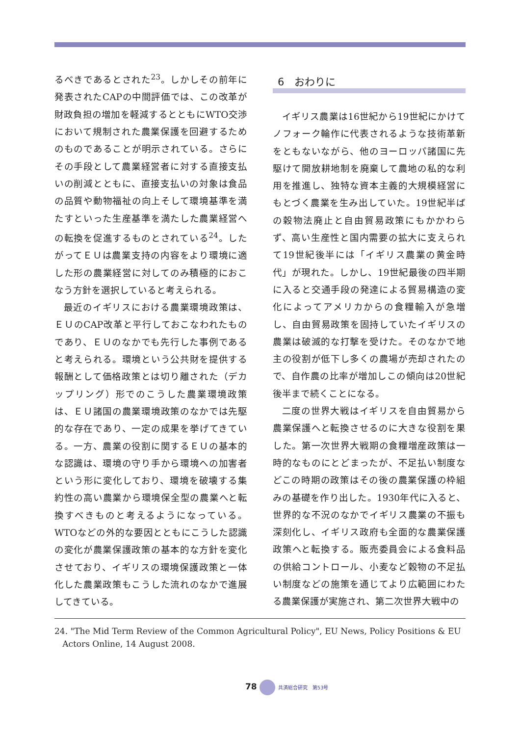るべきであるとされた<sup>23</sup>。しかしその前年に発表されたCAPの中間評価では、この改革が財政負担の増加を軽減するとともにWTO交渉において規制された農業保護を回避するためのものであることが明示されている。さらにその手段として農業経営者に対する直接支払いの削減とともに、直接支払いの対象は食品の品質や動物福祉の向上そして環境基準を満たすといった生産基準を満たした農業経営への転換を促進するものとされている<sup>24</sup>。したがってＥＵは農業支持の内容をより環境に適した形の農業経営に対してのみ積極的におこなう方針を選択していると考えられる。
最近のイギリスにおける農業環境政策は、ＥＵのCAP改革と平行しておこなわれたものであり、ＥＵのなかでも先行した事例であると考えられる。環境という公共財を提供する報酬として価格政策とは切り離された（デカップリング）形でのこうした農業環境政策は、ＥＵ諸国の農業環境政策のなかでは先駆的な存在であり、一定の成果を挙げてきている。一方、農業の役割に関するＥＵの基本的な認識は、環境の守り手から環境への加害者という形に変化しており、環境を破壊する集約性の高い農業から環境保全型の農業へと転換すべきものと考えるようになっている。WTOなどの外的な要因とともにこうした認識の変化が農業保護政策の基本的な方針を変化させており、イギリスの環境保護政策と一体化した農業政策もこうした流れのなかで進展してきている。
6　おわりに
イギリス農業は16世紀から19世紀にかけてノフォーク輪作に代表されるような技術革新をともないながら、他のヨーロッパ諸国に先駆けて開放耕地制を廃棄して農地の私的な利用を推進し、独特な資本主義的大規模経営にもとづく農業を生み出していた。19世紀半ばの穀物法廃止と自由貿易政策にもかかわらず、高い生産性と国内需要の拡大に支えられて19世紀後半には「イギリス農業の黄金時代」が現れた。しかし、19世紀最後の四半期に入ると交通手段の発達による貿易構造の変化によってアメリカからの食糧輸入が急増し、自由貿易政策を固持していたイギリスの農業は破滅的な打撃を受けた。そのなかで地主の役割が低下し多くの農場が売却されたので、自作農の比率が増加しこの傾向は20世紀後半まで続くことになる。
二度の世界大戦はイギリスを自由貿易から農業保護へと転換させるのに大きな役割を果した。第一次世界大戦期の食糧増産政策は一時的なものにとどまったが、不足払い制度などこの時期の政策はその後の農業保護の枠組みの基礎を作り出した。1930年代に入ると、世界的な不況のなかでイギリス農業の不振も深刻化し、イギリス政府も全面的な農業保護政策へと転換する。販売委員会による食料品の供給コントロール、小麦など穀物の不足払い制度などの施策を通じてより広範囲にわたる農業保護が実施され、第二次世界大戦中の
24. "The Mid Term Review of the Common Agricultural Policy", EU News, Policy Positions & EU
Actors Online, 14 August 2008.
78 共済総合研究　第53号